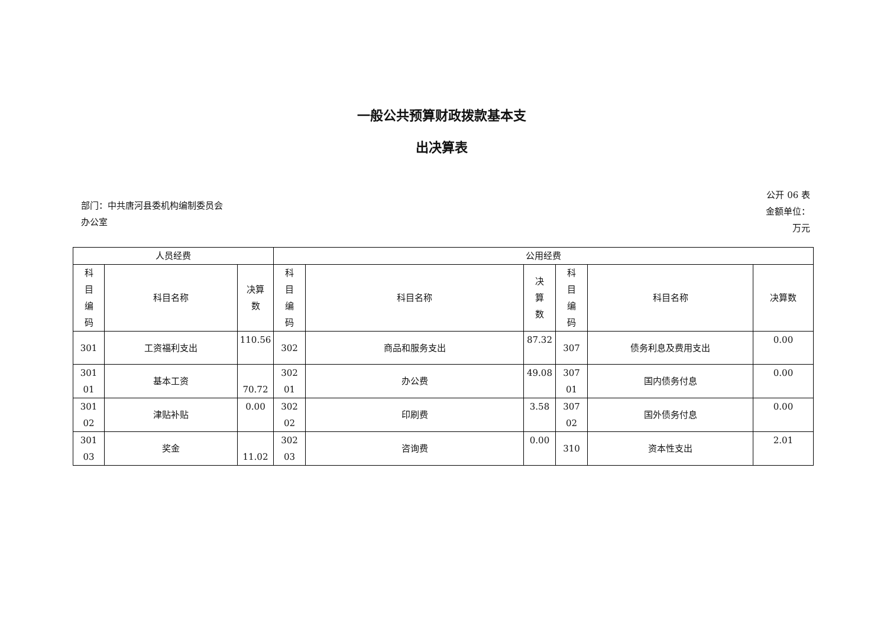一般公共预算财政拨款基本支
出决算表
部门：中共唐河县委机构编制委员会
办公室
公开 06 表
金额单位：
万元
| 人员经费 | | | 公用经费 | | | | | |
| --- | --- | --- | --- | --- | --- | --- | --- | --- |
| 科 目 编 码 | 科目名称 | 决算 数 | 科 目 编 码 | 科目名称 | 决 算 数 | 科 目 编 码 | 科目名称 | 决算数 |
| 301 | 工资福利支出 | 110.56 | 302 | 商品和服务支出 | 87.32 | 307 | 债务利息及费用支出 | 0.00 |
| 301 01 | 基本工资 | 70.72 | 302 01 | 办公费 | 49.08 | 307 01 | 国内债务付息 | 0.00 |
| 301 02 | 津贴补贴 | 0.00 | 302 02 | 印刷费 | 3.58 | 307 02 | 国外债务付息 | 0.00 |
| 301 03 | 奖金 | 11.02 | 302 03 | 咨询费 | 0.00 | 310 | 资本性支出 | 2.01 |